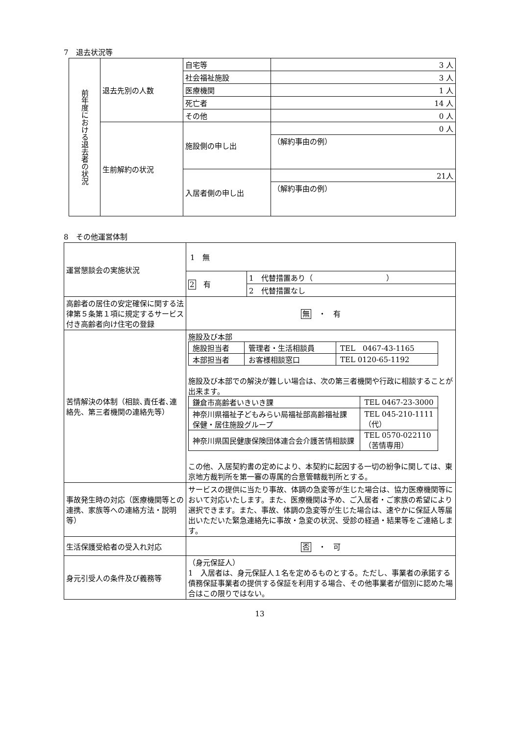7　退去状況等
| 前年度における退去者の状況 | 退去先別の人数 | 自宅等 | 3 人 |
| | | 社会福祉施設 | 3 人 |
| | | 医療機関 | 1 人 |
| | | 死亡者 | 14 人 |
| | | その他 | 0 人 |
| | 生前解約の状況 | 施設側の申し出 | 0 人 |
| | | | （解約事由の例） |
| | | 入居者側の申し出 | 21人 |
| | | | （解約事由の例） |
8　その他運営体制
| 運営懇談会の実施状況 | 1 無 / 2 有 / 1 代替措置あり（ ） / / / 2 代替措置なし / |
| 高齢者の居住の安定確保に関する法律第５条第１項に規定するサービス付き高齢者向け住宅の登録 | 無 ・ 有 |
| 苦情解決の体制（相談､責任者､連絡先、第三者機関の連絡先等） | 施設及び本部 / 施設担当者 / 管理者・生活相談員 / TEL 0467-43-1165 / / 本部担当者 / お客様相談窓口 / TEL 0120-65-1192 / 施設及び本部での解決が難しい場合は、次の第三者機関や行政に相談することが出来ます。 / 鎌倉市高齢者いきいき課 / TEL 0467-23-3000 / / 神奈川県福祉子どもみらい局福祉部高齢福祉課 保健・居住施設グループ / TEL 045-210-1111（代） / / 神奈川県国民健康保険団体連合会介護苦情相談課 / TEL 0570-022110 （苦情専用） / この他、入居契約書の定めにより、本契約に起因する一切の紛争に関しては、東京地方裁判所を第一審の専属的合意管轄裁判所とする。 |
| 事故発生時の対応（医療機関等との 連携、家族等への連絡方法・説明等） | サービスの提供に当たり事故、体調の急変等が生じた場合は、協力医療機関等において対応いたします。また、医療機関は予め、ご入居者・ご家族の希望により選択できます。また、事故、体調の急変等が生じた場合は、速やかに保証人等届出いただいた緊急連絡先に事故・急変の状況、受診の経過・結果等をご連絡します。 |
| 生活保護受給者の受入れ対応 | 否 ・ 可 |
| 身元引受人の条件及び義務等 | （身元保証人） 1 入居者は、身元保証人１名を定めるものとする。ただし、事業者の承諾する債務保証事業者の提供する保証を利用する場合、その他事業者が個別に認めた場合はこの限りではない。 |
13